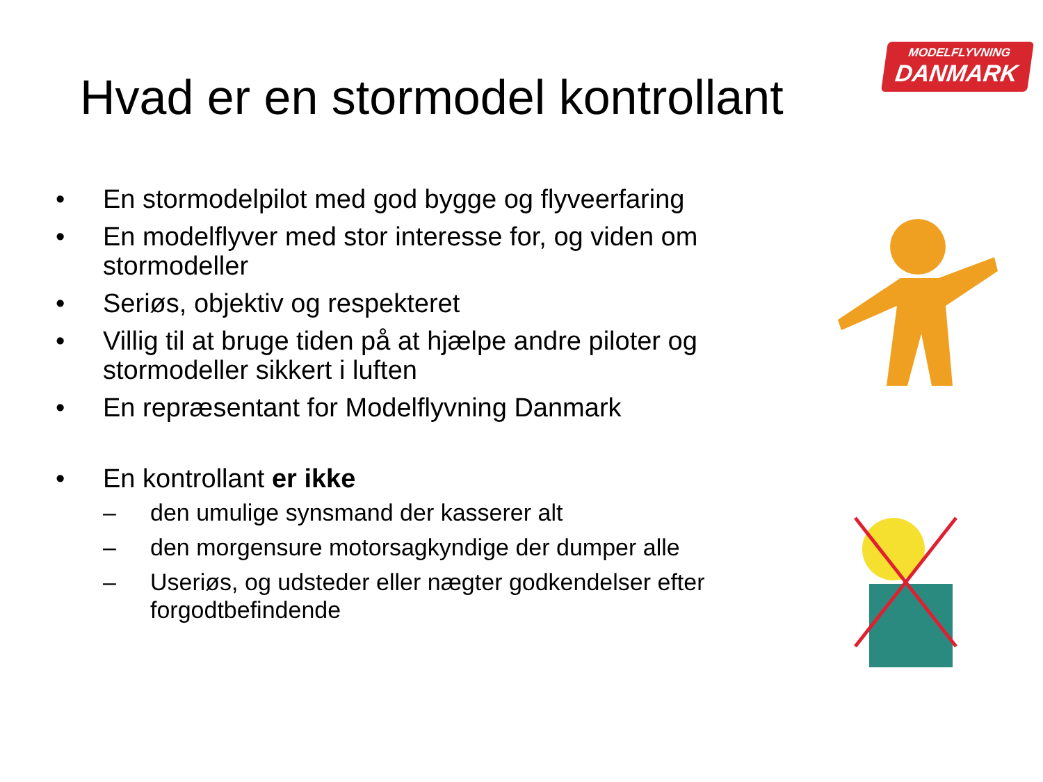MODELFLYVNING
DANMARK
Hvad er en stormodel kontrollant
• En stormodelpilot med god bygge og flyveerfaring
• En modelflyver med stor interesse for, og viden om stormodeller
• Seriøs, objektiv og respekteret
• Villig til at bruge tiden på at hjælpe andre piloter og stormodeller sikkert i luften
• En repræsentant for Modelflyvning Danmark
• En kontrollant er ikke
– den umulige synsmand der kasserer alt
– den morgensure motorsagkyndige der dumper alle
– Useriøs, og udsteder eller nægter godkendelser efter forgodtbefindende